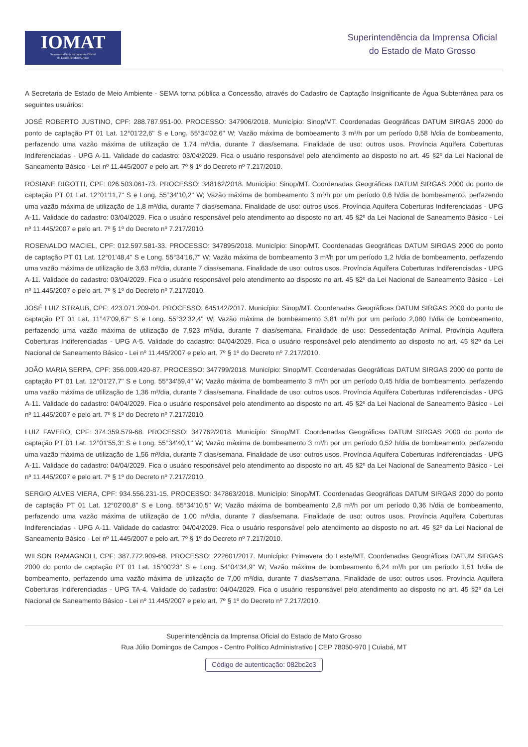IOMAT
Superintendência da Imprensa Oficial
do Estado de Mato Grosso
Superintendência da Imprensa Oficial
do Estado de Mato Grosso
A Secretaria de Estado de Meio Ambiente - SEMA torna pública a Concessão, através do Cadastro de Captação Insignificante de Água Subterrânea para os seguintes usuários:
JOSÉ ROBERTO JUSTINO, CPF: 288.787.951-00. PROCESSO: 347906/2018. Município: Sinop/MT. Coordenadas Geográficas DATUM SIRGAS 2000 do ponto de captação PT 01 Lat. 12°01'22,6" S e Long. 55°34'02,6" W; Vazão máxima de bombeamento 3 m³/h por um período 0,58 h/dia de bombeamento, perfazendo uma vazão máxima de utilização de 1,74 m³/dia, durante 7 dias/semana. Finalidade de uso: outros usos. Província Aquífera Coberturas Indiferenciadas - UPG A-11. Validade do cadastro: 03/04/2029. Fica o usuário responsável pelo atendimento ao disposto no art. 45 §2º da Lei Nacional de Saneamento Básico - Lei nº 11.445/2007 e pelo art. 7º § 1º do Decreto nº 7.217/2010.
ROSIANE RIGOTTI, CPF: 026.503.061-73. PROCESSO: 348162/2018. Município: Sinop/MT. Coordenadas Geográficas DATUM SIRGAS 2000 do ponto de captação PT 01 Lat. 12°01'11,7" S e Long. 55°34'10,2" W; Vazão máxima de bombeamento 3 m³/h por um período 0,6 h/dia de bombeamento, perfazendo uma vazão máxima de utilização de 1,8 m³/dia, durante 7 dias/semana. Finalidade de uso: outros usos. Província Aquífera Coberturas Indiferenciadas - UPG A-11. Validade do cadastro: 03/04/2029. Fica o usuário responsável pelo atendimento ao disposto no art. 45 §2º da Lei Nacional de Saneamento Básico - Lei nº 11.445/2007 e pelo art. 7º § 1º do Decreto nº 7.217/2010.
ROSENALDO MACIEL, CPF: 012.597.581-33. PROCESSO: 347895/2018. Município: Sinop/MT. Coordenadas Geográficas DATUM SIRGAS 2000 do ponto de captação PT 01 Lat. 12°01'48,4" S e Long. 55°34'16,7" W; Vazão máxima de bombeamento 3 m³/h por um período 1,2 h/dia de bombeamento, perfazendo uma vazão máxima de utilização de 3,63 m³/dia, durante 7 dias/semana. Finalidade de uso: outros usos. Província Aquífera Coberturas Indiferenciadas - UPG A-11. Validade do cadastro: 03/04/2029. Fica o usuário responsável pelo atendimento ao disposto no art. 45 §2º da Lei Nacional de Saneamento Básico - Lei nº 11.445/2007 e pelo art. 7º § 1º do Decreto nº 7.217/2010.
JOSÉ LUIZ STRAUB, CPF: 423.071.209-04. PROCESSO: 645142/2017. Município: Sinop/MT. Coordenadas Geográficas DATUM SIRGAS 2000 do ponto de captação PT 01 Lat. 11°47'09,67" S e Long. 55°32'32,4" W; Vazão máxima de bombeamento 3,81 m³/h por um período 2,080 h/dia de bombeamento, perfazendo uma vazão máxima de utilização de 7,923 m³/dia, durante 7 dias/semana. Finalidade de uso: Dessedentação Animal. Província Aquífera Coberturas Indiferenciadas - UPG A-5. Validade do cadastro: 04/04/2029. Fica o usuário responsável pelo atendimento ao disposto no art. 45 §2º da Lei Nacional de Saneamento Básico - Lei nº 11.445/2007 e pelo art. 7º § 1º do Decreto nº 7.217/2010.
JOÃO MARIA SERPA, CPF: 356.009.420-87. PROCESSO: 347799/2018. Município: Sinop/MT. Coordenadas Geográficas DATUM SIRGAS 2000 do ponto de captação PT 01 Lat. 12°01'27,7" S e Long. 55°34'59,4" W; Vazão máxima de bombeamento 3 m³/h por um período 0,45 h/dia de bombeamento, perfazendo uma vazão máxima de utilização de 1,36 m³/dia, durante 7 dias/semana. Finalidade de uso: outros usos. Província Aquífera Coberturas Indiferenciadas - UPG A-11. Validade do cadastro: 04/04/2029. Fica o usuário responsável pelo atendimento ao disposto no art. 45 §2º da Lei Nacional de Saneamento Básico - Lei nº 11.445/2007 e pelo art. 7º § 1º do Decreto nº 7.217/2010.
LUIZ FAVERO, CPF: 374.359.579-68. PROCESSO: 347762/2018. Município: Sinop/MT. Coordenadas Geográficas DATUM SIRGAS 2000 do ponto de captação PT 01 Lat. 12°01'55,3" S e Long. 55°34'40,1" W; Vazão máxima de bombeamento 3 m³/h por um período 0,52 h/dia de bombeamento, perfazendo uma vazão máxima de utilização de 1,56 m³/dia, durante 7 dias/semana. Finalidade de uso: outros usos. Província Aquífera Coberturas Indiferenciadas - UPG A-11. Validade do cadastro: 04/04/2029. Fica o usuário responsável pelo atendimento ao disposto no art. 45 §2º da Lei Nacional de Saneamento Básico - Lei nº 11.445/2007 e pelo art. 7º § 1º do Decreto nº 7.217/2010.
SERGIO ALVES VIERA, CPF: 934.556.231-15. PROCESSO: 347863/2018. Município: Sinop/MT. Coordenadas Geográficas DATUM SIRGAS 2000 do ponto de captação PT 01 Lat. 12°02'00,8" S e Long. 55°34'10,5" W; Vazão máxima de bombeamento 2,8 m³/h por um período 0,36 h/dia de bombeamento, perfazendo uma vazão máxima de utilização de 1,00 m³/dia, durante 7 dias/semana. Finalidade de uso: outros usos. Província Aquífera Coberturas Indiferenciadas - UPG A-11. Validade do cadastro: 04/04/2029. Fica o usuário responsável pelo atendimento ao disposto no art. 45 §2º da Lei Nacional de Saneamento Básico - Lei nº 11.445/2007 e pelo art. 7º § 1º do Decreto nº 7.217/2010.
WILSON RAMAGNOLI, CPF: 387.772.909-68. PROCESSO: 222601/2017. Município: Primavera do Leste/MT. Coordenadas Geográficas DATUM SIRGAS 2000 do ponto de captação PT 01 Lat. 15°00'23" S e Long. 54°04'34,9" W; Vazão máxima de bombeamento 6,24 m³/h por um período 1,51 h/dia de bombeamento, perfazendo uma vazão máxima de utilização de 7,00 m³/dia, durante 7 dias/semana. Finalidade de uso: outros usos. Província Aquífera Coberturas Indiferenciadas - UPG TA-4. Validade do cadastro: 04/04/2029. Fica o usuário responsável pelo atendimento ao disposto no art. 45 §2º da Lei Nacional de Saneamento Básico - Lei nº 11.445/2007 e pelo art. 7º § 1º do Decreto nº 7.217/2010.
Superintendência da Imprensa Oficial do Estado de Mato Grosso
Rua Júlio Domingos de Campos - Centro Político Administrativo | CEP 78050-970 | Cuiabá, MT
Código de autenticação: 082bc2c3